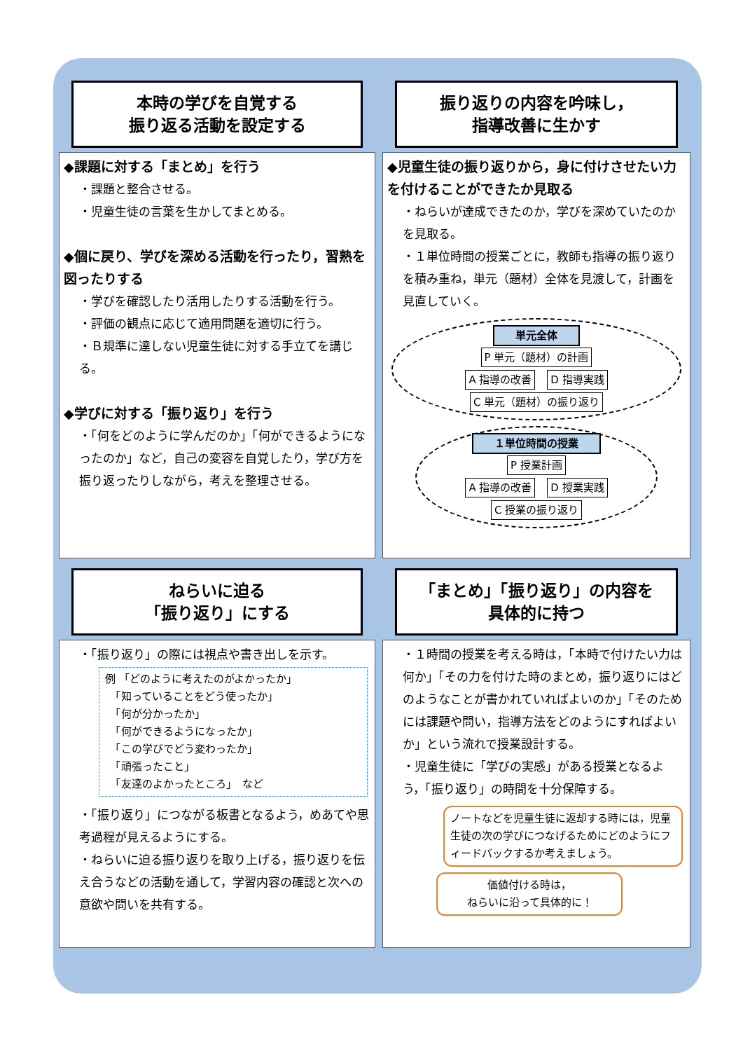本時の学びを自覚する
振り返る活動を設定する
◆課題に対する「まとめ」を行う
・課題と整合させる。
・児童生徒の言葉を生かしてまとめる。
◆個に戻り、学びを深める活動を行ったり，習熟を図ったりする
・学びを確認したり活用したりする活動を行う。
・評価の観点に応じて適用問題を適切に行う。
・Ｂ規準に達しない児童生徒に対する手立てを講じる。
◆学びに対する「振り返り」を行う
・「何をどのように学んだのか」「何ができるようになったのか」など，自己の変容を自覚したり，学び方を振り返ったりしながら，考えを整理させる。
振り返りの内容を吟味し，
指導改善に生かす
◆児童生徒の振り返りから，身に付けさせたい力を付けることができたか見取る
・ねらいが達成できたのか，学びを深めていたのかを見取る。
・１単位時間の授業ごとに，教師も指導の振り返りを積み重ね，単元（題材）全体を見渡して，計画を見直していく。
単元全体
P 単元（題材）の計画
A 指導の改善 D 指導実践
C 単元（題材）の振り返り
１単位時間の授業
P 授業計画
A 指導の改善 D 授業実践
C 授業の振り返り
ねらいに迫る
「振り返り」にする
・「振り返り」の際には視点や書き出しを示す。
例 「どのように考えたのがよかったか」
　「知っていることをどう使ったか」
　「何が分かったか」
　「何ができるようになったか」
　「この学びでどう変わったか」
　「頑張ったこと」
　「友達のよかったところ」　など
・「振り返り」につながる板書となるよう，めあてや思考過程が見えるようにする。
・ねらいに迫る振り返りを取り上げる，振り返りを伝え合うなどの活動を通して，学習内容の確認と次への意欲や問いを共有する。
「まとめ」「振り返り」の内容を
具体的に持つ
・１時間の授業を考える時は，「本時で付けたい力は何か」「その力を付けた時のまとめ，振り返りにはどのようなことが書かれていればよいのか」「そのためには課題や問い，指導方法をどのようにすればよいか」という流れで授業設計する。
・児童生徒に「学びの実感」がある授業となるよう，「振り返り」の時間を十分保障する。
ノートなどを児童生徒に返却する時には，児童生徒の次の学びにつなげるためにどのようにフィードバックするか考えましょう。
価値付ける時は，
ねらいに沿って具体的に！